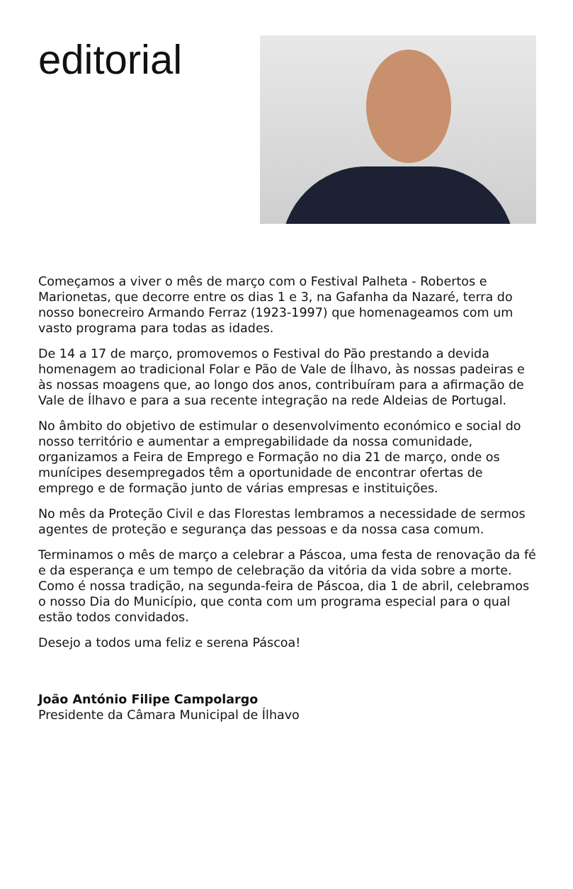editorial
Começamos a viver o mês de março com o Festival Palheta - Robertos e Marionetas, que decorre entre os dias 1 e 3, na Gafanha da Nazaré, terra do nosso bonecreiro Armando Ferraz (1923-1997) que homenageamos com um vasto programa para todas as idades.
De 14 a 17 de março, promovemos o Festival do Pão prestando a devida homenagem ao tradicional Folar e Pão de Vale de Ílhavo, às nossas padeiras e às nossas moagens que, ao longo dos anos, contribuíram para a afirmação de Vale de Ílhavo e para a sua recente integração na rede Aldeias de Portugal.
No âmbito do objetivo de estimular o desenvolvimento económico e social do nosso território e aumentar a empregabilidade da nossa comunidade, organizamos a Feira de Emprego e Formação no dia 21 de março, onde os munícipes desempregados têm a oportunidade de encontrar ofertas de emprego e de formação junto de várias empresas e instituições.
No mês da Proteção Civil e das Florestas lembramos a necessidade de sermos agentes de proteção e segurança das pessoas e da nossa casa comum.
Terminamos o mês de março a celebrar a Páscoa, uma festa de renovação da fé e da esperança e um tempo de celebração da vitória da vida sobre a morte. Como é nossa tradição, na segunda-feira de Páscoa, dia 1 de abril, celebramos o nosso Dia do Município, que conta com um programa especial para o qual estão todos convidados.
Desejo a todos uma feliz e serena Páscoa!
João António Filipe Campolargo
Presidente da Câmara Municipal de Ílhavo